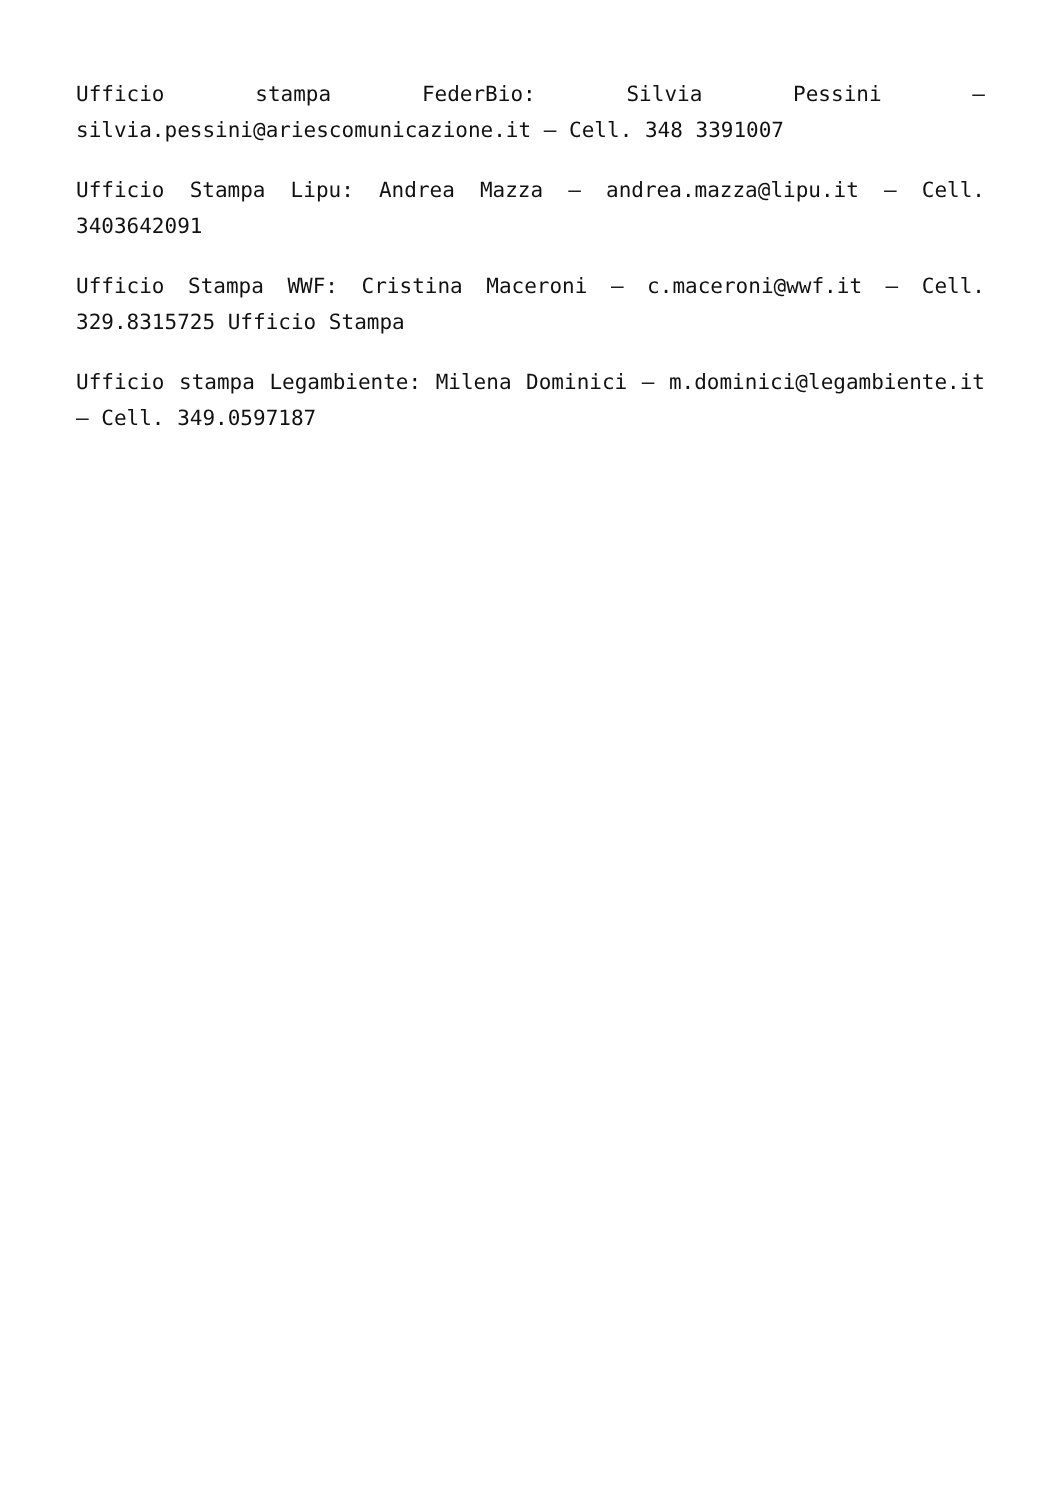Ufficio stampa FederBio: Silvia Pessini – silvia.pessini@ariescomunicazione.it – Cell. 348 3391007
Ufficio Stampa Lipu: Andrea Mazza – andrea.mazza@lipu.it – Cell. 3403642091
Ufficio Stampa WWF: Cristina Maceroni – c.maceroni@wwf.it – Cell. 329.8315725 Ufficio Stampa
Ufficio stampa Legambiente: Milena Dominici – m.dominici@legambiente.it – Cell. 349.0597187